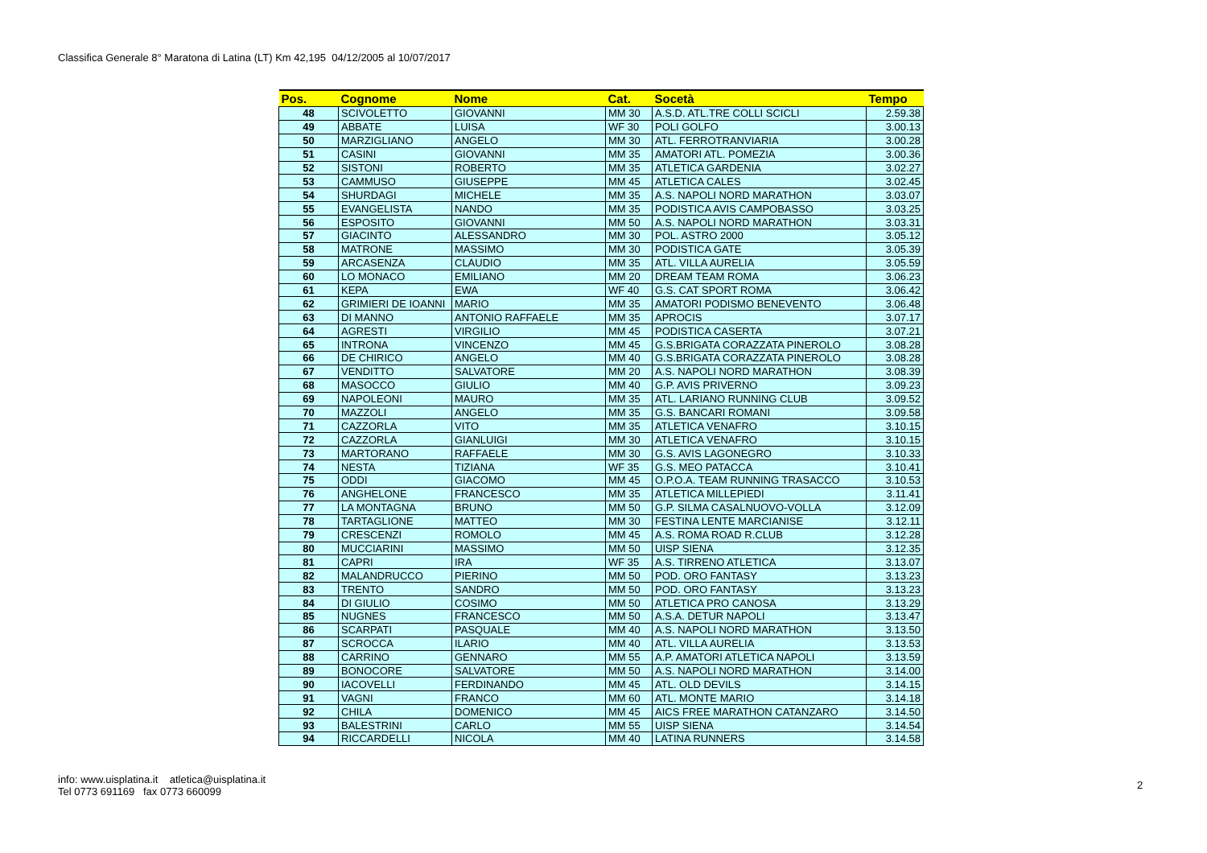Classifica Generale 8° Maratona di Latina (LT) Km 42,195 04/12/2005 al 10/07/2017
| Pos. | Cognome | Nome | Cat. | Socetà | Tempo |
| --- | --- | --- | --- | --- | --- |
| 48 | SCIVOLETTO | GIOVANNI | MM 30 | A.S.D. ATL.TRE COLLI SCICLI | 2.59.38 |
| 49 | ABBATE | LUISA | WF 30 | POLI GOLFO | 3.00.13 |
| 50 | MARZIGLIANO | ANGELO | MM 30 | ATL. FERROTRANVIARIA | 3.00.28 |
| 51 | CASINI | GIOVANNI | MM 35 | AMATORI ATL. POMEZIA | 3.00.36 |
| 52 | SISTONI | ROBERTO | MM 35 | ATLETICA GARDENIA | 3.02.27 |
| 53 | CAMMUSO | GIUSEPPE | MM 45 | ATLETICA CALES | 3.02.45 |
| 54 | SHURDAGI | MICHELE | MM 35 | A.S. NAPOLI NORD MARATHON | 3.03.07 |
| 55 | EVANGELISTA | NANDO | MM 35 | PODISTICA AVIS CAMPOBASSO | 3.03.25 |
| 56 | ESPOSITO | GIOVANNI | MM 50 | A.S. NAPOLI NORD MARATHON | 3.03.31 |
| 57 | GIACINTO | ALESSANDRO | MM 30 | POL. ASTRO 2000 | 3.05.12 |
| 58 | MATRONE | MASSIMO | MM 30 | PODISTICA GATE | 3.05.39 |
| 59 | ARCASENZA | CLAUDIO | MM 35 | ATL. VILLA AURELIA | 3.05.59 |
| 60 | LO MONACO | EMILIANO | MM 20 | DREAM TEAM ROMA | 3.06.23 |
| 61 | KEPA | EWA | WF 40 | G.S. CAT SPORT ROMA | 3.06.42 |
| 62 | GRIMIERI DE IOANNI | MARIO | MM 35 | AMATORI PODISMO BENEVENTO | 3.06.48 |
| 63 | DI MANNO | ANTONIO RAFFAELE | MM 35 | APROCIS | 3.07.17 |
| 64 | AGRESTI | VIRGILIO | MM 45 | PODISTICA CASERTA | 3.07.21 |
| 65 | INTRONA | VINCENZO | MM 45 | G.S.BRIGATA CORAZZATA PINEROLO | 3.08.28 |
| 66 | DE CHIRICO | ANGELO | MM 40 | G.S.BRIGATA CORAZZATA PINEROLO | 3.08.28 |
| 67 | VENDITTO | SALVATORE | MM 20 | A.S. NAPOLI NORD MARATHON | 3.08.39 |
| 68 | MASOCCO | GIULIO | MM 40 | G.P. AVIS PRIVERNO | 3.09.23 |
| 69 | NAPOLEONI | MAURO | MM 35 | ATL. LARIANO RUNNING CLUB | 3.09.52 |
| 70 | MAZZOLI | ANGELO | MM 35 | G.S. BANCARI ROMANI | 3.09.58 |
| 71 | CAZZORLA | VITO | MM 35 | ATLETICA VENAFRO | 3.10.15 |
| 72 | CAZZORLA | GIANLUIGI | MM 30 | ATLETICA VENAFRO | 3.10.15 |
| 73 | MARTORANO | RAFFAELE | MM 30 | G.S. AVIS LAGONEGRO | 3.10.33 |
| 74 | NESTA | TIZIANA | WF 35 | G.S. MEO PATACCA | 3.10.41 |
| 75 | ODDI | GIACOMO | MM 45 | O.P.O.A. TEAM RUNNING TRASACCO | 3.10.53 |
| 76 | ANGHELONE | FRANCESCO | MM 35 | ATLETICA MILLEPIEDI | 3.11.41 |
| 77 | LA MONTAGNA | BRUNO | MM 50 | G.P. SILMA CASALNUOVO-VOLLA | 3.12.09 |
| 78 | TARTAGLIONE | MATTEO | MM 30 | FESTINA LENTE MARCIANISE | 3.12.11 |
| 79 | CRESCENZI | ROMOLO | MM 45 | A.S. ROMA ROAD R.CLUB | 3.12.28 |
| 80 | MUCCIARINI | MASSIMO | MM 50 | UISP SIENA | 3.12.35 |
| 81 | CAPRI | IRA | WF 35 | A.S. TIRRENO ATLETICA | 3.13.07 |
| 82 | MALANDRUCCO | PIERINO | MM 50 | POD. ORO FANTASY | 3.13.23 |
| 83 | TRENTO | SANDRO | MM 50 | POD. ORO FANTASY | 3.13.23 |
| 84 | DI GIULIO | COSIMO | MM 50 | ATLETICA PRO CANOSA | 3.13.29 |
| 85 | NUGNES | FRANCESCO | MM 50 | A.S.A. DETUR NAPOLI | 3.13.47 |
| 86 | SCARPATI | PASQUALE | MM 40 | A.S. NAPOLI NORD MARATHON | 3.13.50 |
| 87 | SCROCCA | ILARIO | MM 40 | ATL. VILLA AURELIA | 3.13.53 |
| 88 | CARRINO | GENNARO | MM 55 | A.P. AMATORI ATLETICA NAPOLI | 3.13.59 |
| 89 | BONOCORE | SALVATORE | MM 50 | A.S. NAPOLI NORD MARATHON | 3.14.00 |
| 90 | IACOVELLI | FERDINANDO | MM 45 | ATL. OLD DEVILS | 3.14.15 |
| 91 | VAGNI | FRANCO | MM 60 | ATL. MONTE MARIO | 3.14.18 |
| 92 | CHILA | DOMENICO | MM 45 | AICS FREE MARATHON CATANZARO | 3.14.50 |
| 93 | BALESTRINI | CARLO | MM 55 | UISP SIENA | 3.14.54 |
| 94 | RICCARDELLI | NICOLA | MM 40 | LATINA RUNNERS | 3.14.58 |
info: www.uisplatina.it atletica@uisplatina.it
Tel 0773 691169 fax 0773 660099
2